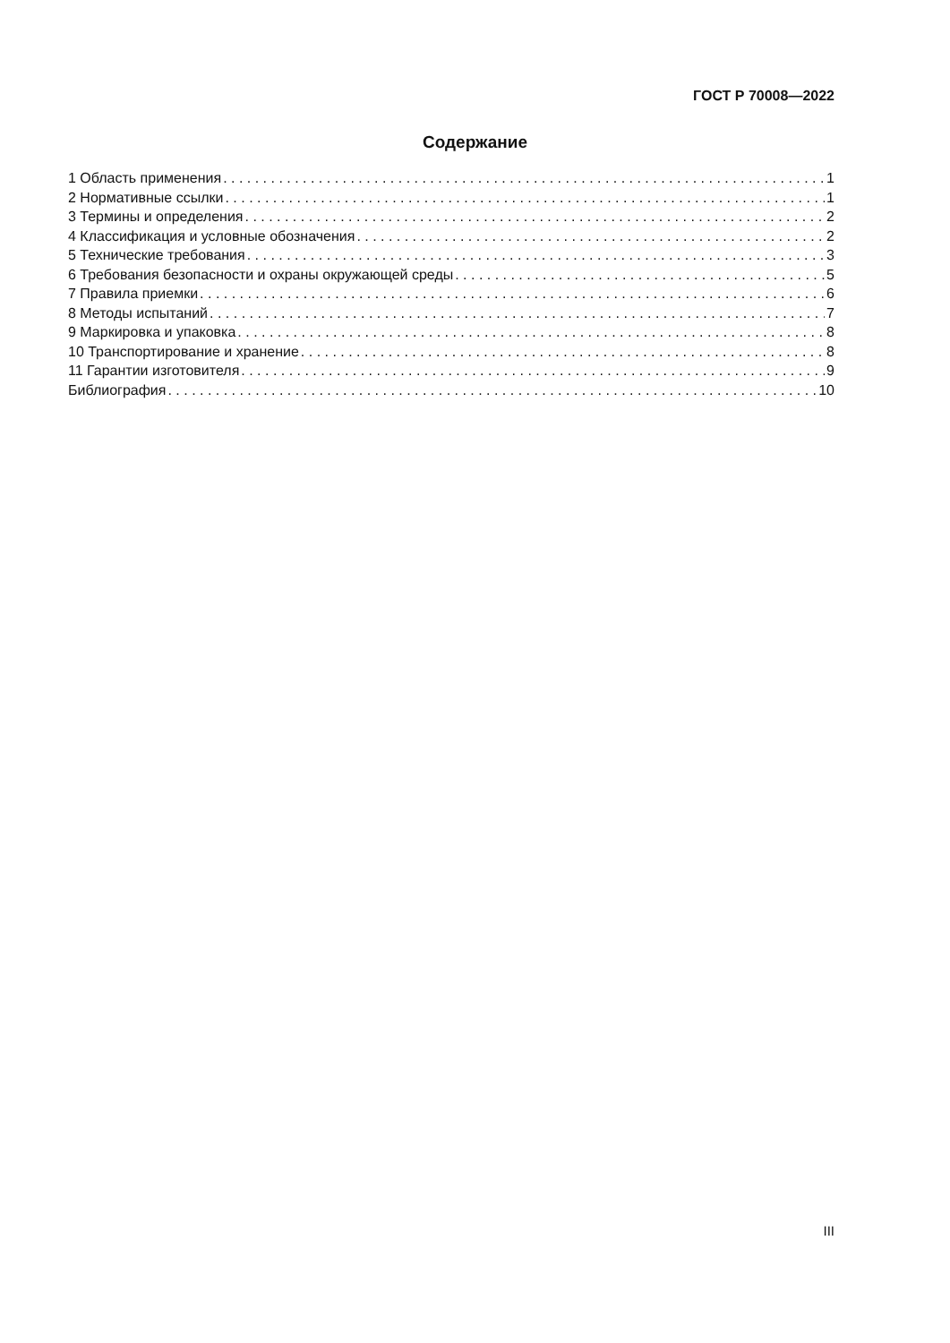ГОСТ Р 70008—2022
Содержание
1 Область применения 1
2 Нормативные ссылки 1
3 Термины и определения 2
4 Классификация и условные обозначения 2
5 Технические требования 3
6 Требования безопасности и охраны окружающей среды 5
7 Правила приемки 6
8 Методы испытаний 7
9 Маркировка и упаковка 8
10 Транспортирование и хранение 8
11 Гарантии изготовителя 9
Библиография 10
III